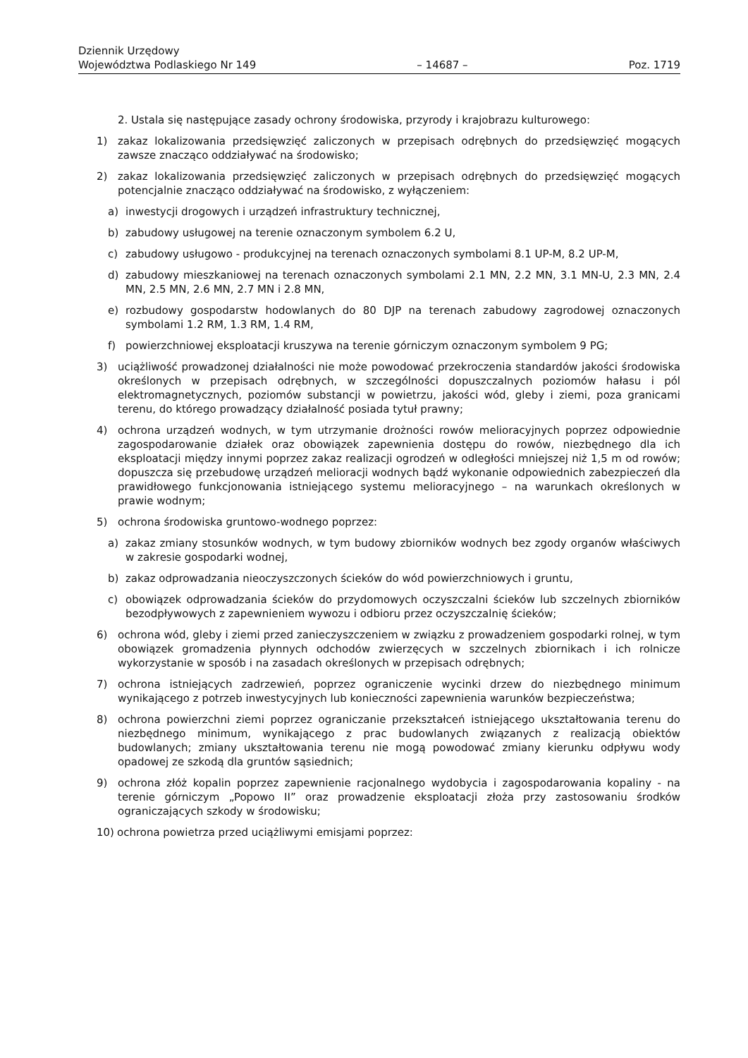Dziennik Urzędowy
Województwa Podlaskiego Nr 149
– 14687 –
Poz. 1719
2. Ustala się następujące zasady ochrony środowiska, przyrody i krajobrazu kulturowego:
1) zakaz lokalizowania przedsięwzięć zaliczonych w przepisach odrębnych do przedsięwzięć mogących zawsze znacząco oddziaływać na środowisko;
2) zakaz lokalizowania przedsięwzięć zaliczonych w przepisach odrębnych do przedsięwzięć mogących potencjalnie znacząco oddziaływać na środowisko, z wyłączeniem:
a) inwestycji drogowych i urządzeń infrastruktury technicznej,
b) zabudowy usługowej na terenie oznaczonym symbolem 6.2 U,
c) zabudowy usługowo - produkcyjnej na terenach oznaczonych symbolami 8.1 UP-M, 8.2 UP-M,
d) zabudowy mieszkaniowej na terenach oznaczonych symbolami 2.1 MN, 2.2 MN, 3.1 MN-U, 2.3 MN, 2.4 MN, 2.5 MN, 2.6 MN, 2.7 MN i 2.8 MN,
e) rozbudowy gospodarstw hodowlanych do 80 DJP na terenach zabudowy zagrodowej oznaczonych symbolami 1.2 RM, 1.3 RM, 1.4 RM,
f) powierzchniowej eksploatacji kruszywa na terenie górniczym oznaczonym symbolem 9 PG;
3) uciążliwość prowadzonej działalności nie może powodować przekroczenia standardów jakości środowiska określonych w przepisach odrębnych, w szczególności dopuszczalnych poziomów hałasu i pól elektromagnetycznych, poziomów substancji w powietrzu, jakości wód, gleby i ziemi, poza granicami terenu, do którego prowadzący działalność posiada tytuł prawny;
4) ochrona urządzeń wodnych, w tym utrzymanie drożności rowów melioracyjnych poprzez odpowiednie zagospodarowanie działek oraz obowiązek zapewnienia dostępu do rowów, niezbędnego dla ich eksploatacji między innymi poprzez zakaz realizacji ogrodzeń w odległości mniejszej niż 1,5 m od rowów; dopuszcza się przebudowę urządzeń melioracji wodnych bądź wykonanie odpowiednich zabezpieczeń dla prawidłowego funkcjonowania istniejącego systemu melioracyjnego – na warunkach określonych w prawie wodnym;
5) ochrona środowiska gruntowo-wodnego poprzez:
a) zakaz zmiany stosunków wodnych, w tym budowy zbiorników wodnych bez zgody organów właściwych w zakresie gospodarki wodnej,
b) zakaz odprowadzania nieoczyszczonych ścieków do wód powierzchniowych i gruntu,
c) obowiązek odprowadzania ścieków do przydomowych oczyszczalni ścieków lub szczelnych zbiorników bezodpływowych z zapewnieniem wywozu i odbioru przez oczyszczalnię ścieków;
6) ochrona wód, gleby i ziemi przed zanieczyszczeniem w związku z prowadzeniem gospodarki rolnej, w tym obowiązek gromadzenia płynnych odchodów zwierzęcych w szczelnych zbiornikach i ich rolnicze wykorzystanie w sposób i na zasadach określonych w przepisach odrębnych;
7) ochrona istniejących zadrzewień, poprzez ograniczenie wycinki drzew do niezbędnego minimum wynikającego z potrzeb inwestycyjnych lub konieczności zapewnienia warunków bezpieczeństwa;
8) ochrona powierzchni ziemi poprzez ograniczanie przekształceń istniejącego ukształtowania terenu do niezbędnego minimum, wynikającego z prac budowlanych związanych z realizacją obiektów budowlanych; zmiany ukształtowania terenu nie mogą powodować zmiany kierunku odpływu wody opadowej ze szkodą dla gruntów sąsiednich;
9) ochrona złóż kopalin poprzez zapewnienie racjonalnego wydobycia i zagospodarowania kopaliny - na terenie górniczym „Popowo II” oraz prowadzenie eksploatacji złoża przy zastosowaniu środków ograniczających szkody w środowisku;
10) ochrona powietrza przed uciążliwymi emisjami poprzez: